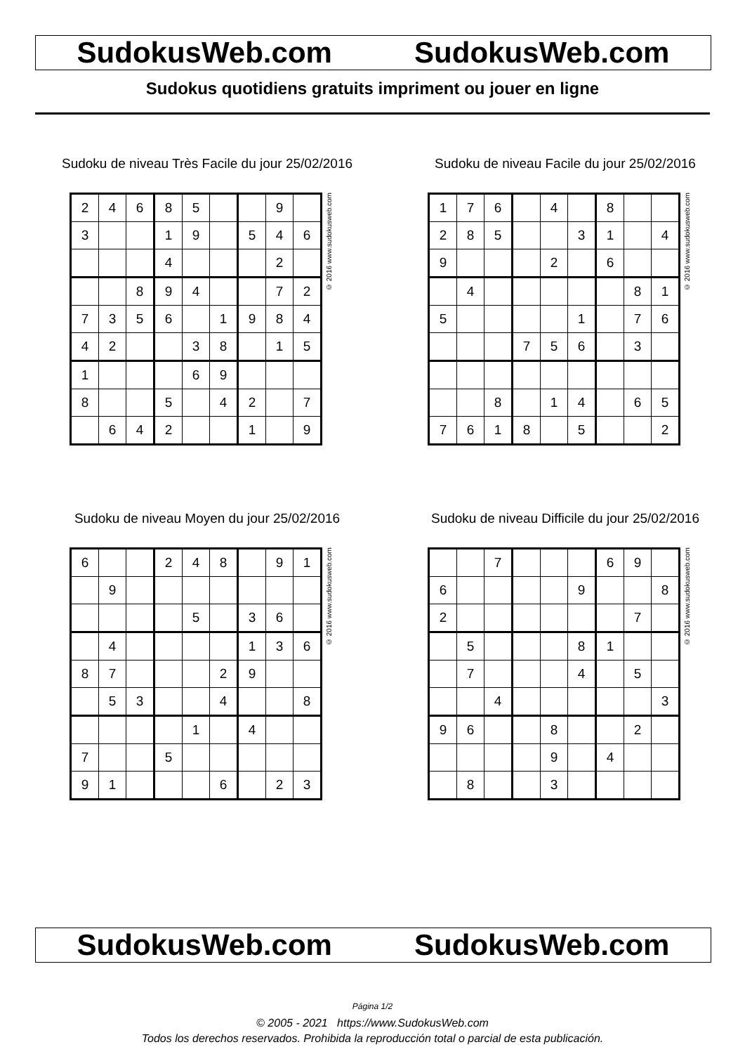SudokusWeb.com SudokusWeb.com
Sudokus quotidiens gratuits impriment ou jouer en ligne
Sudoku de niveau Très Facile du jour 25/02/2016
| 2 | 4 | 6 | 8 | 5 | | | 9 | |
| 3 | | | 1 | 9 | | 5 | 4 | 6 |
| | | | 4 | | | | 2 | |
| | | 8 | 9 | 4 | | | 7 | 2 |
| 7 | 3 | 5 | 6 | | 1 | 9 | 8 | 4 |
| 4 | 2 | | | 3 | 8 | | 1 | 5 |
| 1 | | | | 6 | 9 | | | |
| 8 | | | 5 | | 4 | 2 | | 7 |
| | 6 | 4 | 2 | | | 1 | | 9 |
© 2016 www.sudokusweb.com
Sudoku de niveau Facile du jour 25/02/2016
| 1 | 7 | 6 | | 4 | | 8 | | |
| 2 | 8 | 5 | | | 3 | 1 | | 4 |
| 9 | | | | 2 | | 6 | | |
| | 4 | | | | | | 8 | 1 |
| 5 | | | | | 1 | | 7 | 6 |
| | | | 7 | 5 | 6 | | 3 | |
| | | 8 | | 1 | 4 | | 6 | 5 |
| 7 | 6 | 1 | 8 | | 5 | | | 2 |
© 2016 www.sudokusweb.com
Sudoku de niveau Moyen du jour 25/02/2016
| 6 | | | 2 | 4 | 8 | | 9 | 1 |
| | 9 | | | | | | | |
| | | | | 5 | | 3 | 6 | |
| | 4 | | | | | 1 | 3 | 6 |
| 8 | 7 | | | | 2 | 9 | | |
| | 5 | 3 | | | 4 | | | 8 |
| | | | | 1 | | 4 | | |
| 7 | | | 5 | | | | | |
| 9 | 1 | | | | 6 | | 2 | 3 |
© 2016 www.sudokusweb.com
Sudoku de niveau Difficile du jour 25/02/2016
| | | 7 | | | | 6 | 9 | |
| 6 | | | | | 9 | | | 8 |
| 2 | | | | | | | 7 | |
| | 5 | | | | 8 | 1 | | |
| | 7 | | | | 4 | | 5 | |
| | | 4 | | | | | | 3 |
| 9 | 6 | | | 8 | | | 2 | |
| | | | | 9 | | 4 | | |
| | 8 | | | 3 | | | | |
© 2016 www.sudokusweb.com
SudokusWeb.com SudokusWeb.com
Página 1/2
© 2005 - 2021 https://www.SudokusWeb.com
Todos los derechos reservados. Prohibida la reproducción total o parcial de esta publicación.